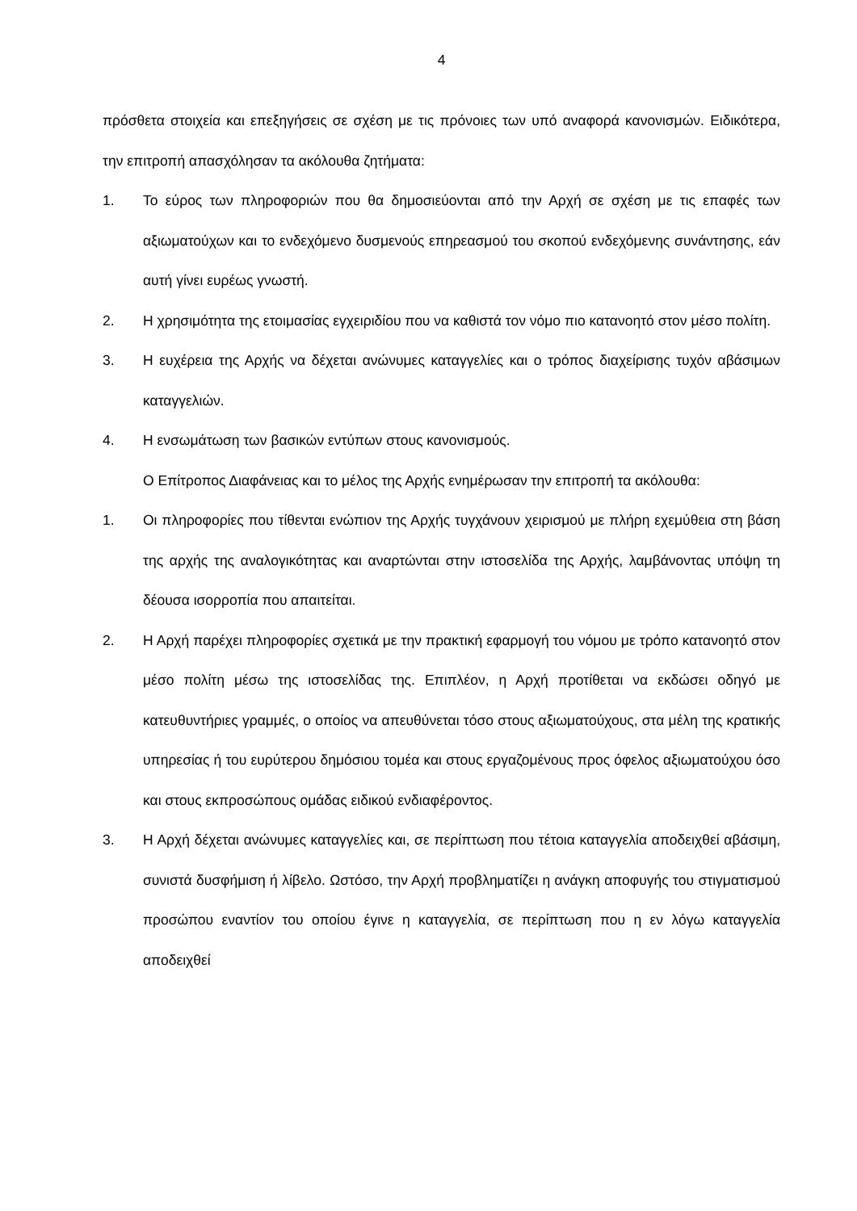4
πρόσθετα στοιχεία και επεξηγήσεις σε σχέση με τις πρόνοιες των υπό αναφορά κανονισμών. Ειδικότερα, την επιτροπή απασχόλησαν τα ακόλουθα ζητήματα:
1. Το εύρος των πληροφοριών που θα δημοσιεύονται από την Αρχή σε σχέση με τις επαφές των αξιωματούχων και το ενδεχόμενο δυσμενούς επηρεασμού του σκοπού ενδεχόμενης συνάντησης, εάν αυτή γίνει ευρέως γνωστή.
2. Η χρησιμότητα της ετοιμασίας εγχειριδίου που να καθιστά τον νόμο πιο κατανοητό στον μέσο πολίτη.
3. Η ευχέρεια της Αρχής να δέχεται ανώνυμες καταγγελίες και ο τρόπος διαχείρισης τυχόν αβάσιμων καταγγελιών.
4. Η ενσωμάτωση των βασικών εντύπων στους κανονισμούς.
Ο Επίτροπος Διαφάνειας και το μέλος της Αρχής ενημέρωσαν την επιτροπή τα ακόλουθα:
1. Οι πληροφορίες που τίθενται ενώπιον της Αρχής τυγχάνουν χειρισμού με πλήρη εχεμύθεια στη βάση της αρχής της αναλογικότητας και αναρτώνται στην ιστοσελίδα της Αρχής, λαμβάνοντας υπόψη τη δέουσα ισορροπία που απαιτείται.
2. Η Αρχή παρέχει πληροφορίες σχετικά με την πρακτική εφαρμογή του νόμου με τρόπο κατανοητό στον μέσο πολίτη μέσω της ιστοσελίδας της. Επιπλέον, η Αρχή προτίθεται να εκδώσει οδηγό με κατευθυντήριες γραμμές, ο οποίος να απευθύνεται τόσο στους αξιωματούχους, στα μέλη της κρατικής υπηρεσίας ή του ευρύτερου δημόσιου τομέα και στους εργαζομένους προς όφελος αξιωματούχου όσο και στους εκπροσώπους ομάδας ειδικού ενδιαφέροντος.
3. Η Αρχή δέχεται ανώνυμες καταγγελίες και, σε περίπτωση που τέτοια καταγγελία αποδειχθεί αβάσιμη, συνιστά δυσφήμιση ή λίβελο. Ωστόσο, την Αρχή προβληματίζει η ανάγκη αποφυγής του στιγματισμού προσώπου εναντίον του οποίου έγινε η καταγγελία, σε περίπτωση που η εν λόγω καταγγελία αποδειχθεί